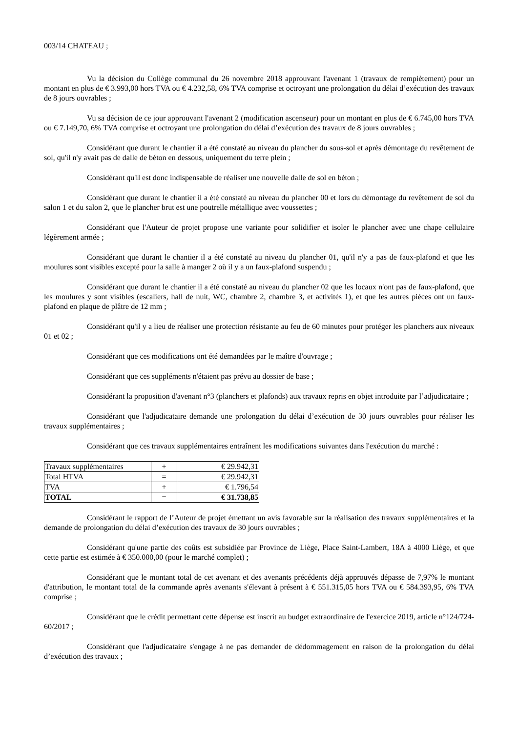003/14 CHATEAU ;
Vu la décision du Collège communal du 26 novembre 2018 approuvant l'avenant 1 (travaux de rempiètement) pour un montant en plus de € 3.993,00 hors TVA ou € 4.232,58, 6% TVA comprise et octroyant une prolongation du délai d’exécution des travaux de 8 jours ouvrables ;
Vu sa décision de ce jour approuvant l'avenant 2 (modification ascenseur) pour un montant en plus de € 6.745,00 hors TVA ou € 7.149,70, 6% TVA comprise et octroyant une prolongation du délai d’exécution des travaux de 8 jours ouvrables ;
Considérant que durant le chantier il a été constaté au niveau du plancher du sous-sol et après démontage du revêtement de sol, qu'il n'y avait pas de dalle de béton en dessous, uniquement du terre plein ;
Considérant qu'il est donc indispensable de réaliser une nouvelle dalle de sol en béton ;
Considérant que durant le chantier il a été constaté au niveau du plancher 00 et lors du démontage du revêtement de sol du salon 1 et du salon 2, que le plancher brut est une poutrelle métallique avec voussettes ;
Considérant que l'Auteur de projet propose une variante pour solidifier et isoler le plancher avec une chape cellulaire légèrement armée ;
Considérant que durant le chantier il a été constaté au niveau du plancher 01, qu'il n'y a pas de faux-plafond et que les moulures sont visibles excepté pour la salle à manger 2 où il y a un faux-plafond suspendu ;
Considérant que durant le chantier il a été constaté au niveau du plancher 02 que les locaux n'ont pas de faux-plafond, que les moulures y sont visibles (escaliers, hall de nuit, WC, chambre 2, chambre 3, et activités 1), et que les autres pièces ont un faux-plafond en plaque de plâtre de 12 mm ;
Considérant qu'il y a lieu de réaliser une protection résistante au feu de 60 minutes pour protéger les planchers aux niveaux 01 et 02 ;
Considérant que ces modifications ont été demandées par le maître d'ouvrage ;
Considérant que ces suppléments n'étaient pas prévu au dossier de base ;
Considérant la proposition d'avenant n°3 (planchers et plafonds) aux travaux repris en objet introduite par l’adjudicataire ;
Considérant que l'adjudicataire demande une prolongation du délai d’exécution de 30 jours ouvrables pour réaliser les travaux supplémentaires ;
Considérant que ces travaux supplémentaires entraînent les modifications suivantes dans l'exécution du marché :
| Travaux supplémentaires | + | € 29.942,31 |
| Total HTVA | = | € 29.942,31 |
| TVA | + | € 1.796,54 |
| TOTAL | = | € 31.738,85 |
Considérant le rapport de l’Auteur de projet émettant un avis favorable sur la réalisation des travaux supplémentaires et la demande de prolongation du délai d’exécution des travaux de 30 jours ouvrables ;
Considérant qu'une partie des coûts est subsidiée par Province de Liège, Place Saint-Lambert, 18A à 4000 Liège, et que cette partie est estimée à € 350.000,00 (pour le marché complet) ;
Considérant que le montant total de cet avenant et des avenants précédents déjà approuvés dépasse de 7,97% le montant d'attribution, le montant total de la commande après avenants s'élevant à présent à € 551.315,05 hors TVA ou € 584.393,95, 6% TVA comprise ;
Considérant que le crédit permettant cette dépense est inscrit au budget extraordinaire de l'exercice 2019, article n°124/724-60/2017 ;
Considérant que l'adjudicataire s'engage à ne pas demander de dédommagement en raison de la prolongation du délai d’exécution des travaux ;